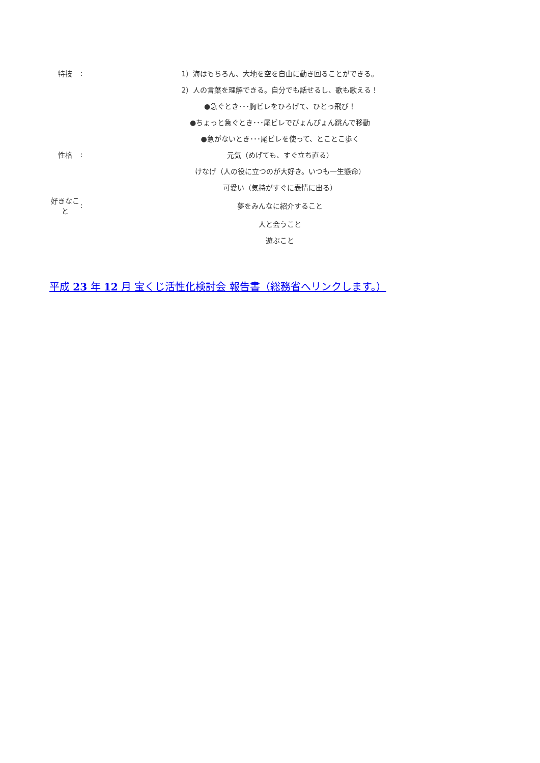| 特技 | : | 1）海はもちろん、大地を空を自由に動き回ることができる。 |
| | | 2）人の言葉を理解できる。自分でも話せるし、歌も歌える！ |
| | | ●急ぐとき･･･胸ビレをひろげて、ひとっ飛び！ |
| | | ●ちょっと急ぐとき･･･尾ビレでぴょんぴょん跳んで移動 |
| | | ●急がないとき･･･尾ビレを使って、とことこ歩く |
| 性格 | : | 元気（めげても、すぐ立ち直る） |
| | | けなげ（人の役に立つのが大好き。いつも一生懸命） |
| | | 可愛い（気持がすぐに表情に出る） |
| 好きなこと | : | 夢をみんなに紹介すること |
| | | 人と会うこと |
| | | 遊ぶこと |
平成 23 年 12 月 宝くじ活性化検討会 報告書（総務省へリンクします。）